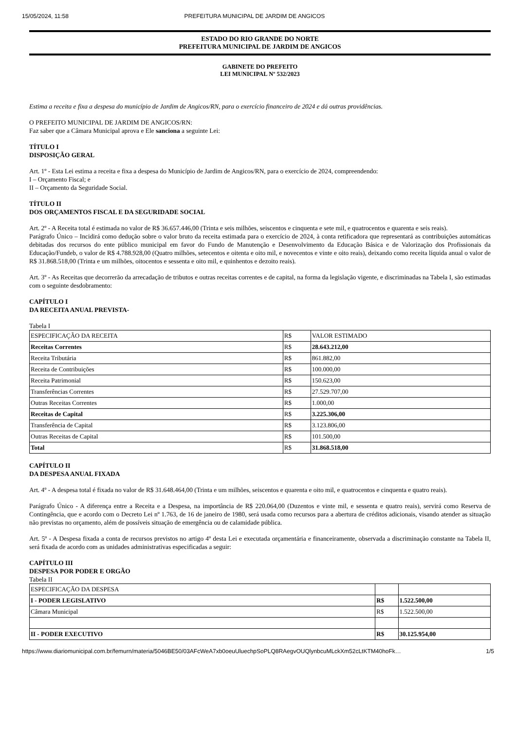15/05/2024, 11:58 PREFEITURA MUNICIPAL DE JARDIM DE ANGICOS
ESTADO DO RIO GRANDE DO NORTE
PREFEITURA MUNICIPAL DE JARDIM DE ANGICOS
GABINETE DO PREFEITO
LEI MUNICIPAL Nº 532/2023
Estima a receita e fixa a despesa do município de Jardim de Angicos/RN, para o exercício financeiro de 2024 e dá outras providências.
O PREFEITO MUNICIPAL DE JARDIM DE ANGICOS/RN:
Faz saber que a Câmara Municipal aprova e Ele sanciona a seguinte Lei:
TÍTULO I
DISPOSIÇÃO GERAL
Art. 1º - Esta Lei estima a receita e fixa a despesa do Município de Jardim de Angicos/RN, para o exercício de 2024, compreendendo:
I – Orçamento Fiscal; e
II – Orçamento da Seguridade Social.
TÍTULO II
DOS ORÇAMENTOS FISCAL E DA SEGURIDADE SOCIAL
Art. 2º - A Receita total é estimada no valor de R$ 36.657.446,00 (Trinta e seis milhões, seiscentos e cinquenta e sete mil, e quatrocentos e quarenta e seis reais).
Parágrafo Único – Incidirá como dedução sobre o valor bruto da receita estimada para o exercício de 2024, à conta retificadora que representará as contribuições automáticas debitadas dos recursos do ente público municipal em favor do Fundo de Manutenção e Desenvolvimento da Educação Básica e de Valorização dos Profissionais da Educação/Fundeb, o valor de R$ 4.788.928,00 (Quatro milhões, setecentos e oitenta e oito mil, e novecentos e vinte e oito reais), deixando como receita líquida anual o valor de R$ 31.868.518,00 (Trinta e um milhões, oitocentos e sessenta e oito mil, e quinhentos e dezoito reais).
Art. 3º - As Receitas que decorrerão da arrecadação de tributos e outras receitas correntes e de capital, na forma da legislação vigente, e discriminadas na Tabela I, são estimadas com o seguinte desdobramento:
CAPÍTULO I
DA RECEITA ANUAL PREVISTA-
Tabela I
| ESPECIFICAÇÃO DA RECEITA | R$ | VALOR ESTIMADO |
| Receitas Correntes | R$ | 28.643.212,00 |
| Receita Tributária | R$ | 861.882,00 |
| Receita de Contribuições | R$ | 100.000,00 |
| Receita Patrimonial | R$ | 150.623,00 |
| Transferências Correntes | R$ | 27.529.707,00 |
| Outras Receitas Correntes | R$ | 1.000,00 |
| Receitas de Capital | R$ | 3.225.306,00 |
| Transferência de Capital | R$ | 3.123.806,00 |
| Outras Receitas de Capital | R$ | 101.500,00 |
| Total | R$ | 31.868.518,00 |
CAPÍTULO II
DA DESPESA ANUAL FIXADA
Art. 4º - A despesa total é fixada no valor de R$ 31.648.464,00 (Trinta e um milhões, seiscentos e quarenta e oito mil, e quatrocentos e cinquenta e quatro reais).
Parágrafo Único - A diferença entre a Receita e a Despesa, na importância de R$ 220.064,00 (Duzentos e vinte mil, e sessenta e quatro reais), servirá como Reserva de Contingência, que e acordo com o Decreto Lei nº 1.763, de 16 de janeiro de 1980, será usada como recursos para a abertura de créditos adicionais, visando atender as situação não previstas no orçamento, além de possíveis situação de emergência ou de calamidade pública.
Art. 5º - A Despesa fixada a conta de recursos previstos no artigo 4º desta Lei e executada orçamentária e financeiramente, observada a discriminação constante na Tabela II, será fixada de acordo com as unidades administrativas especificadas a seguir:
CAPÍTULO III
DESPESA POR PODER E ORGÃO
Tabela II
| ESPECIFICAÇÃO DA DESPESA | | |
| I - PODER LEGISLATIVO | R$ | 1.522.500,00 |
| Câmara Municipal | R$ | 1.522.500,00 |
| II - PODER EXECUTIVO | R$ | 30.125.954,00 |
https://www.diariomunicipal.com.br/femurn/materia/5046BE50/03AFcWeA7xb0oeuUluechpSoPLQ8RAegvOUQlynbcuMLckXm52cLtKTM40hoFk… 1/5